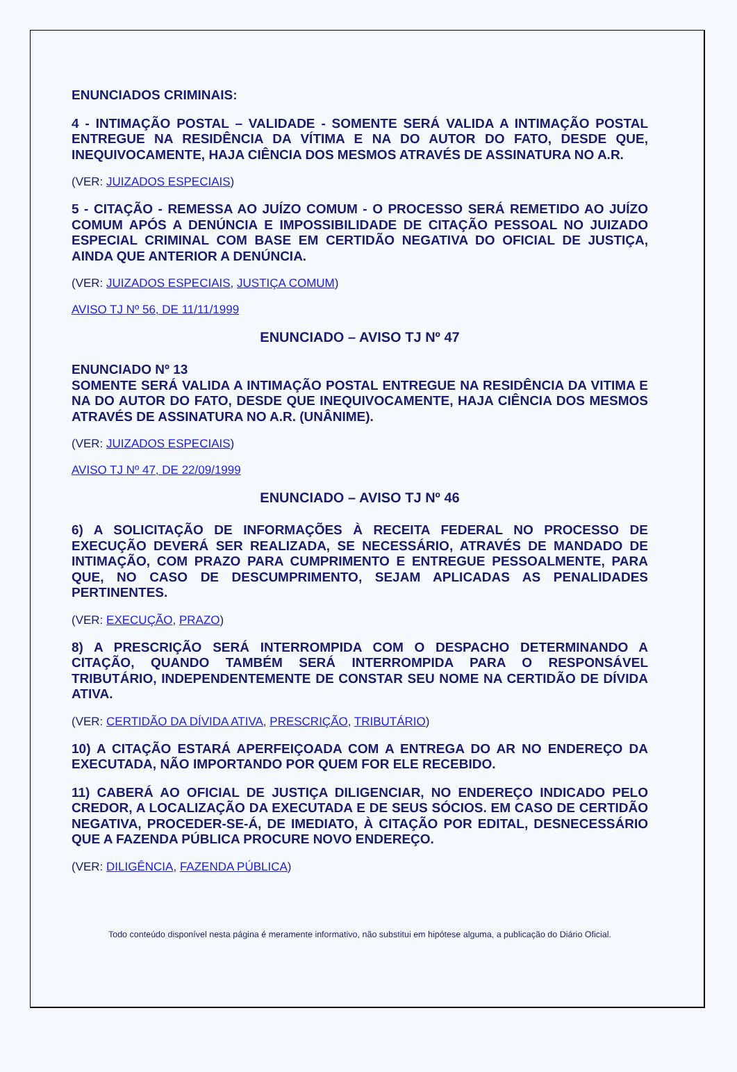ENUNCIADOS CRIMINAIS:
4 - INTIMAÇÃO POSTAL – VALIDADE - SOMENTE SERÁ VALIDA A INTIMAÇÃO POSTAL ENTREGUE NA RESIDÊNCIA DA VÍTIMA E NA DO AUTOR DO FATO, DESDE QUE, INEQUIVOCAMENTE, HAJA CIÊNCIA DOS MESMOS ATRAVÉS DE ASSINATURA NO A.R.
(VER: JUIZADOS ESPECIAIS)
5 - CITAÇÃO - REMESSA AO JUÍZO COMUM - O PROCESSO SERÁ REMETIDO AO JUÍZO COMUM APÓS A DENÚNCIA E IMPOSSIBILIDADE DE CITAÇÃO PESSOAL NO JUIZADO ESPECIAL CRIMINAL COM BASE EM CERTIDÃO NEGATIVA DO OFICIAL DE JUSTIÇA, AINDA QUE ANTERIOR A DENÚNCIA.
(VER: JUIZADOS ESPECIAIS, JUSTIÇA COMUM)
AVISO TJ Nº 56, DE 11/11/1999
ENUNCIADO – AVISO TJ Nº 47
ENUNCIADO Nº 13
SOMENTE SERÁ VALIDA A INTIMAÇÃO POSTAL ENTREGUE NA RESIDÊNCIA DA VITIMA E NA DO AUTOR DO FATO, DESDE QUE INEQUIVOCAMENTE, HAJA CIÊNCIA DOS MESMOS ATRAVÉS DE ASSINATURA NO A.R. (UNÂNIME).
(VER: JUIZADOS ESPECIAIS)
AVISO TJ Nº 47, DE 22/09/1999
ENUNCIADO – AVISO TJ Nº 46
6) A SOLICITAÇÃO DE INFORMAÇÕES À RECEITA FEDERAL NO PROCESSO DE EXECUÇÃO DEVERÁ SER REALIZADA, SE NECESSÁRIO, ATRAVÉS DE MANDADO DE INTIMAÇÃO, COM PRAZO PARA CUMPRIMENTO E ENTREGUE PESSOALMENTE, PARA QUE, NO CASO DE DESCUMPRIMENTO, SEJAM APLICADAS AS PENALIDADES PERTINENTES.
(VER: EXECUÇÃO, PRAZO)
8) A PRESCRIÇÃO SERÁ INTERROMPIDA COM O DESPACHO DETERMINANDO A CITAÇÃO, QUANDO TAMBÉM SERÁ INTERROMPIDA PARA O RESPONSÁVEL TRIBUTÁRIO, INDEPENDENTEMENTE DE CONSTAR SEU NOME NA CERTIDÃO DE DÍVIDA ATIVA.
(VER: CERTIDÃO DA DÍVIDA ATIVA, PRESCRIÇÃO, TRIBUTÁRIO)
10) A CITAÇÃO ESTARÁ APERFEIÇOADA COM A ENTREGA DO AR NO ENDEREÇO DA EXECUTADA, NÃO IMPORTANDO POR QUEM FOR ELE RECEBIDO.
11) CABERÁ AO OFICIAL DE JUSTIÇA DILIGENCIAR, NO ENDEREÇO INDICADO PELO CREDOR, A LOCALIZAÇÃO DA EXECUTADA E DE SEUS SÓCIOS. EM CASO DE CERTIDÃO NEGATIVA, PROCEDER-SE-Á, DE IMEDIATO, À CITAÇÃO POR EDITAL, DESNECESSÁRIO QUE A FAZENDA PÚBLICA PROCURE NOVO ENDEREÇO.
(VER: DILIGÊNCIA, FAZENDA PÚBLICA)
Todo conteúdo disponível nesta página é meramente informativo, não substitui em hipótese alguma, a publicação do Diário Oficial.